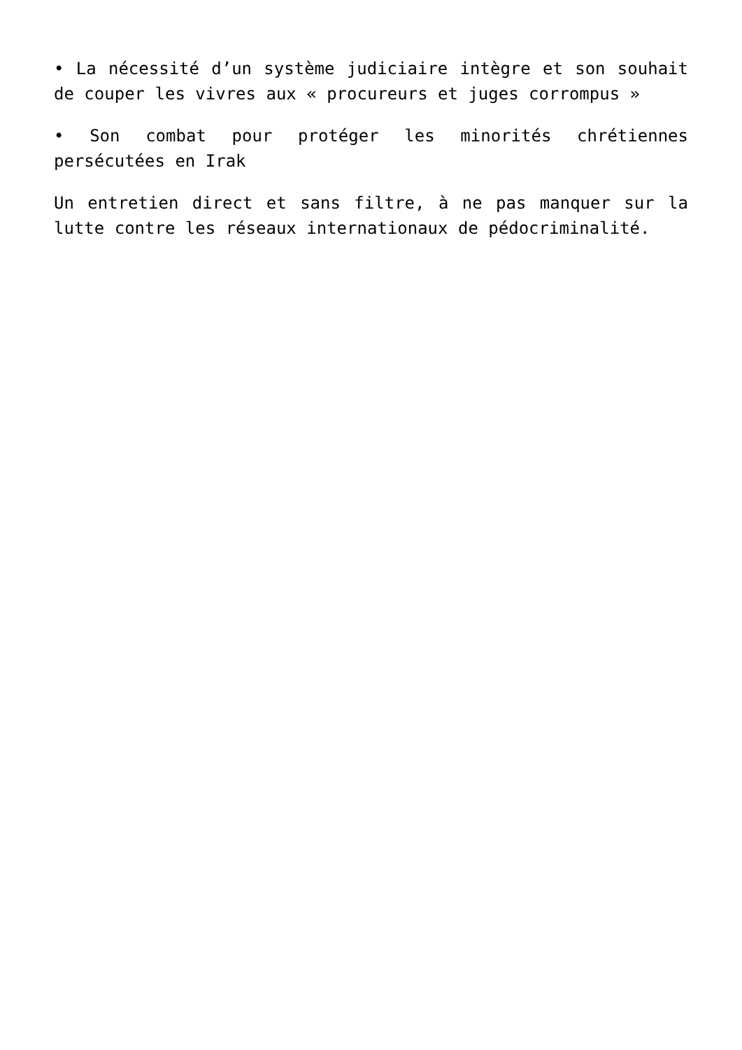• La nécessité d’un système judiciaire intègre et son souhait de couper les vivres aux « procureurs et juges corrompus »
• Son combat pour protéger les minorités chrétiennes persécutées en Irak
Un entretien direct et sans filtre, à ne pas manquer sur la lutte contre les réseaux internationaux de pédocriminalité.